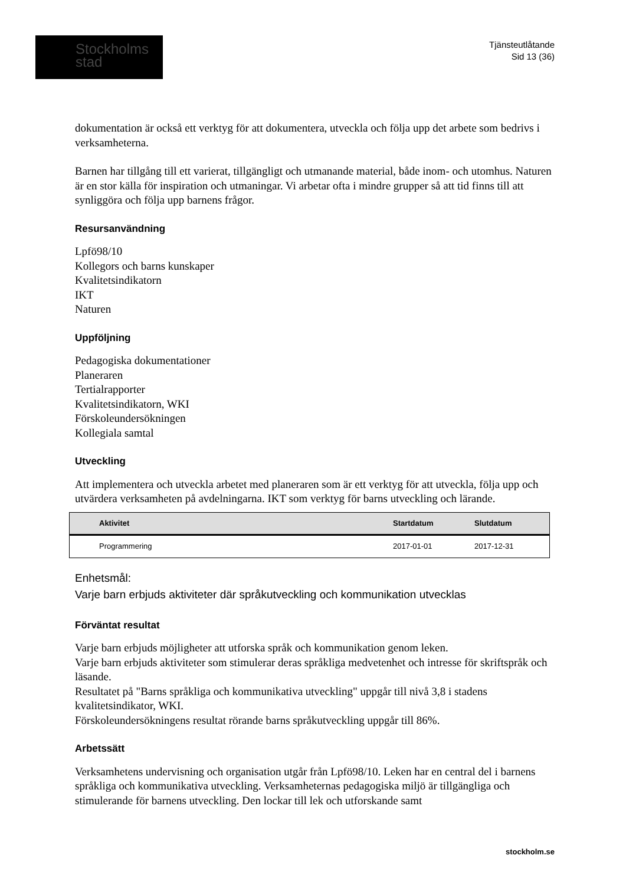Stockholms
stad
Tjänsteutlåtande
Sid 13 (36)
dokumentation är också ett verktyg för att dokumentera, utveckla och följa upp det arbete som bedrivs i verksamheterna.
Barnen har tillgång till ett varierat, tillgängligt och utmanande material, både inom- och utomhus. Naturen är en stor källa för inspiration och utmaningar. Vi arbetar ofta i mindre grupper så att tid finns till att synliggöra och följa upp barnens frågor.
Resursanvändning
Lpfö98/10
Kollegors och barns kunskaper
Kvalitetsindikatorn
IKT
Naturen
Uppföljning
Pedagogiska dokumentationer
Planeraren
Tertialrapporter
Kvalitetsindikatorn, WKI
Förskoleundersökningen
Kollegiala samtal
Utveckling
Att implementera och utveckla arbetet med planeraren som är ett verktyg för att utveckla, följa upp och utvärdera verksamheten på avdelningarna. IKT som verktyg för barns utveckling och lärande.
| Aktivitet | Startdatum | Slutdatum |
| --- | --- | --- |
| Programmering | 2017-01-01 | 2017-12-31 |
Enhetsmål:
Varje barn erbjuds aktiviteter där språkutveckling och kommunikation utvecklas
Förväntat resultat
Varje barn erbjuds möjligheter att utforska språk och kommunikation genom leken.
Varje barn erbjuds aktiviteter som stimulerar deras språkliga medvetenhet och intresse för skriftspråk och läsande.
Resultatet på "Barns språkliga och kommunikativa utveckling" uppgår till nivå 3,8 i stadens kvalitetsindikator, WKI.
Förskoleundersökningens resultat rörande barns språkutveckling uppgår till 86%.
Arbetssätt
Verksamhetens undervisning och organisation utgår från Lpfö98/10. Leken har en central del i barnens språkliga och kommunikativa utveckling. Verksamheternas pedagogiska miljö är tillgängliga och stimulerande för barnens utveckling. Den lockar till lek och utforskande samt
stockholm.se